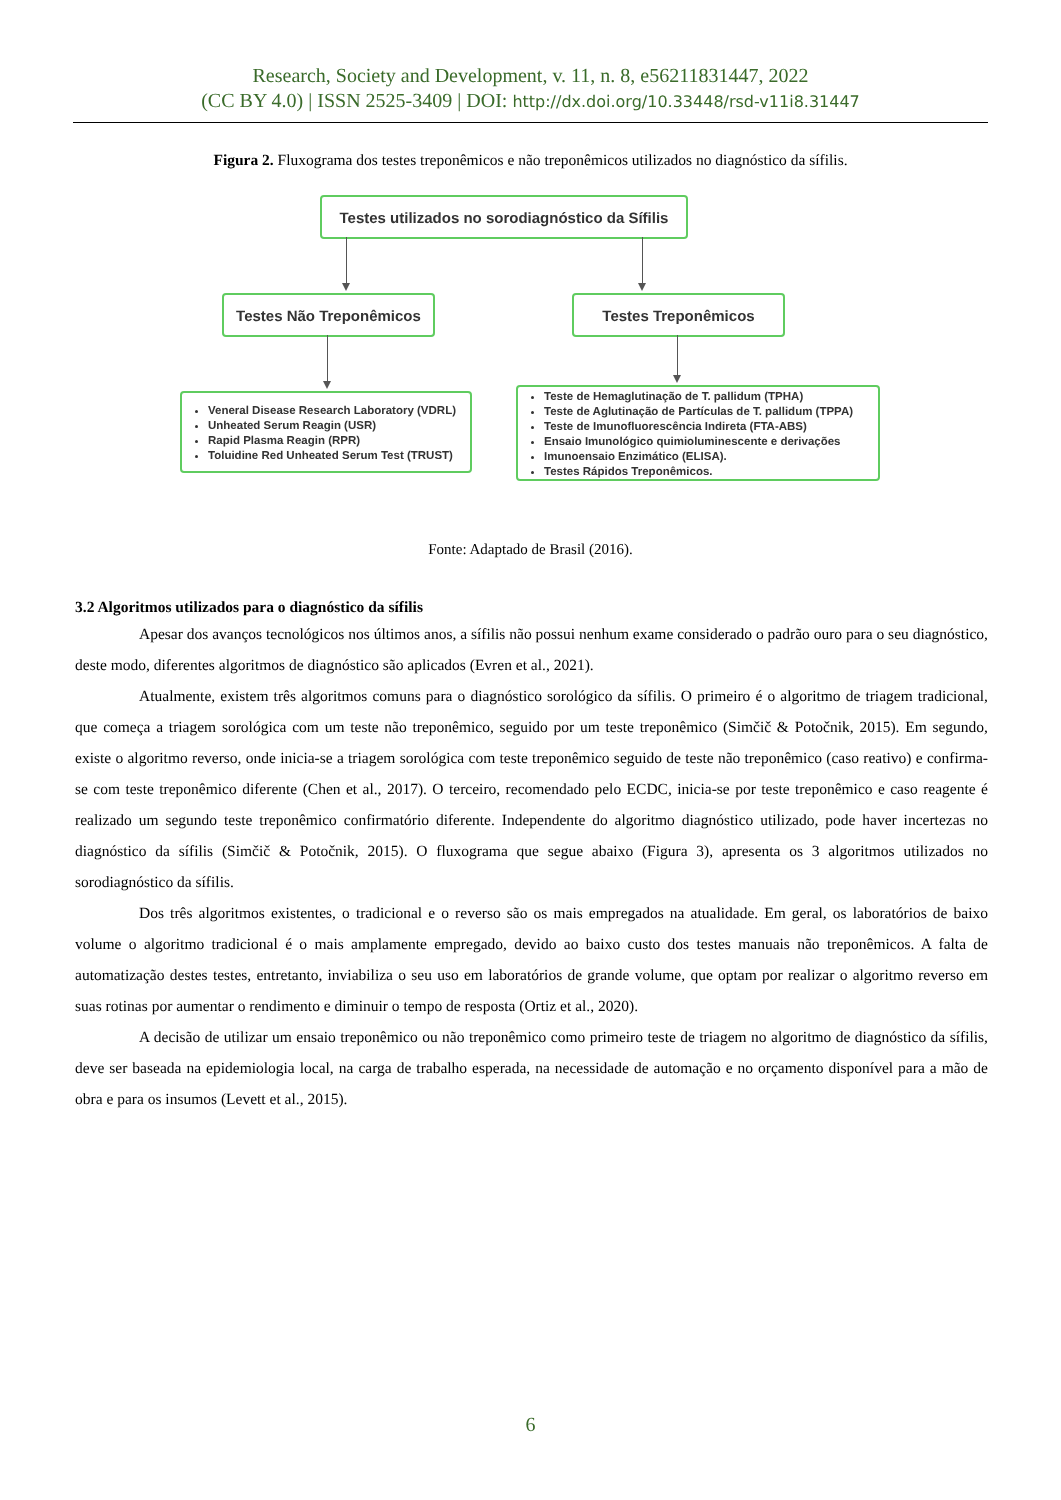Research, Society and Development, v. 11, n. 8, e56211831447, 2022
(CC BY 4.0) | ISSN 2525-3409 | DOI: http://dx.doi.org/10.33448/rsd-v11i8.31447
Figura 2. Fluxograma dos testes treponêmicos e não treponêmicos utilizados no diagnóstico da sífilis.
Testes utilizados no sorodiagnóstico da Sífilis
Testes Não Treponêmicos Testes Treponêmicos
Veneral Disease Research Laboratory (VDRL)
Unheated Serum Reagin (USR)
Rapid Plasma Reagin (RPR)
Toluidine Red Unheated Serum Test (TRUST)
Teste de Hemaglutinação de T. pallidum (TPHA)
Teste de Aglutinação de Partículas de T. pallidum (TPPA)
Teste de Imunofluorescência Indireta (FTA-ABS)
Ensaio Imunológico quimioluminescente e derivações
Imunoensaio Enzimático (ELISA).
Testes Rápidos Treponêmicos.
Fonte: Adaptado de Brasil (2016).
3.2 Algoritmos utilizados para o diagnóstico da sífilis
Apesar dos avanços tecnológicos nos últimos anos, a sífilis não possui nenhum exame considerado o padrão ouro para o seu diagnóstico, deste modo, diferentes algoritmos de diagnóstico são aplicados (Evren et al., 2021).
Atualmente, existem três algoritmos comuns para o diagnóstico sorológico da sífilis. O primeiro é o algoritmo de triagem tradicional, que começa a triagem sorológica com um teste não treponêmico, seguido por um teste treponêmico (Simčič & Potočnik, 2015). Em segundo, existe o algoritmo reverso, onde inicia-se a triagem sorológica com teste treponêmico seguido de teste não treponêmico (caso reativo) e confirma-se com teste treponêmico diferente (Chen et al., 2017). O terceiro, recomendado pelo ECDC, inicia-se por teste treponêmico e caso reagente é realizado um segundo teste treponêmico confirmatório diferente. Independente do algoritmo diagnóstico utilizado, pode haver incertezas no diagnóstico da sífilis (Simčič & Potočnik, 2015). O fluxograma que segue abaixo (Figura 3), apresenta os 3 algoritmos utilizados no sorodiagnóstico da sífilis.
Dos três algoritmos existentes, o tradicional e o reverso são os mais empregados na atualidade. Em geral, os laboratórios de baixo volume o algoritmo tradicional é o mais amplamente empregado, devido ao baixo custo dos testes manuais não treponêmicos. A falta de automatização destes testes, entretanto, inviabiliza o seu uso em laboratórios de grande volume, que optam por realizar o algoritmo reverso em suas rotinas por aumentar o rendimento e diminuir o tempo de resposta (Ortiz et al., 2020).
A decisão de utilizar um ensaio treponêmico ou não treponêmico como primeiro teste de triagem no algoritmo de diagnóstico da sífilis, deve ser baseada na epidemiologia local, na carga de trabalho esperada, na necessidade de automação e no orçamento disponível para a mão de obra e para os insumos (Levett et al., 2015).
6